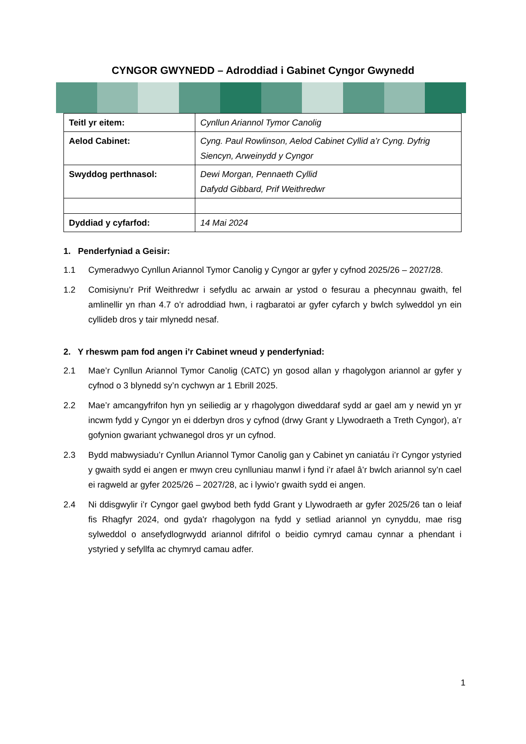CYNGOR GWYNEDD – Adroddiad i Gabinet Cyngor Gwynedd
| Teitl yr eitem: | Cynllun Ariannol Tymor Canolig |
| Aelod Cabinet: | Cyng. Paul Rowlinson, Aelod Cabinet Cyllid a’r Cyng. Dyfrig Siencyn, Arweinydd y Cyngor |
| Swyddog perthnasol: | Dewi Morgan, Pennaeth Cyllid Dafydd Gibbard, Prif Weithredwr |
| Dyddiad y cyfarfod: | 14 Mai 2024 |
1. Penderfyniad a Geisir:
1.1 Cymeradwyo Cynllun Ariannol Tymor Canolig y Cyngor ar gyfer y cyfnod 2025/26 – 2027/28.
1.2 Comisiynu’r Prif Weithredwr i sefydlu ac arwain ar ystod o fesurau a phecynnau gwaith, fel amlinellir yn rhan 4.7 o’r adroddiad hwn, i ragbaratoi ar gyfer cyfarch y bwlch sylweddol yn ein cyllideb dros y tair mlynedd nesaf.
2. Y rheswm pam fod angen i’r Cabinet wneud y penderfyniad:
2.1 Mae’r Cynllun Ariannol Tymor Canolig (CATC) yn gosod allan y rhagolygon ariannol ar gyfer y cyfnod o 3 blynedd sy’n cychwyn ar 1 Ebrill 2025.
2.2 Mae’r amcangyfrifon hyn yn seiliedig ar y rhagolygon diweddaraf sydd ar gael am y newid yn yr incwm fydd y Cyngor yn ei dderbyn dros y cyfnod (drwy Grant y Llywodraeth a Treth Cyngor), a’r gofynion gwariant ychwanegol dros yr un cyfnod.
2.3 Bydd mabwysiadu’r Cynllun Ariannol Tymor Canolig gan y Cabinet yn caniatáu i’r Cyngor ystyried y gwaith sydd ei angen er mwyn creu cynlluniau manwl i fynd i’r afael â’r bwlch ariannol sy’n cael ei ragweld ar gyfer 2025/26 – 2027/28, ac i lywio’r gwaith sydd ei angen.
2.4 Ni ddisgwylir i’r Cyngor gael gwybod beth fydd Grant y Llywodraeth ar gyfer 2025/26 tan o leiaf fis Rhagfyr 2024, ond gyda'r rhagolygon na fydd y setliad ariannol yn cynyddu, mae risg sylweddol o ansefydlogrwydd ariannol difrifol o beidio cymryd camau cynnar a phendant i ystyried y sefyllfa ac chymryd camau adfer.
1